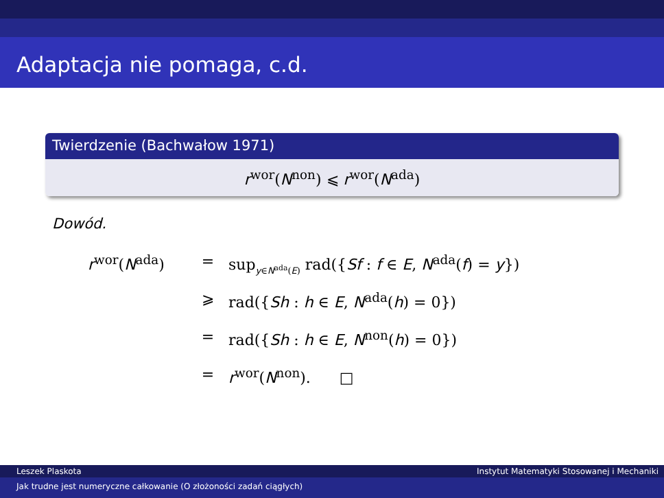Adaptacja nie pomaga, c.d.
Twierdzenie (Bachwałow 1971)
r<sup>wor</sup>(N<sup>non</sup>) ⩽ r<sup>wor</sup>(N<sup>ada</sup>)
Dowód.
r<sup>wor</sup>(N<sup>ada</sup>) = sup<sub>y∈N<sup>ada</sup>(E)</sub> rad({Sf : f ∈ E, N<sup>ada</sup>(f) = y})
⩾ rad({Sh : h ∈ E, N<sup>ada</sup>(h) = 0})
= rad({Sh : h ∈ E, N<sup>non</sup>(h) = 0})
= r<sup>wor</sup>(N<sup>non</sup>). □
Leszek Plaskota Instytut Matematyki Stosowanej i Mechaniki
Jak trudne jest numeryczne całkowanie (O złożoności zadań ciągłych)